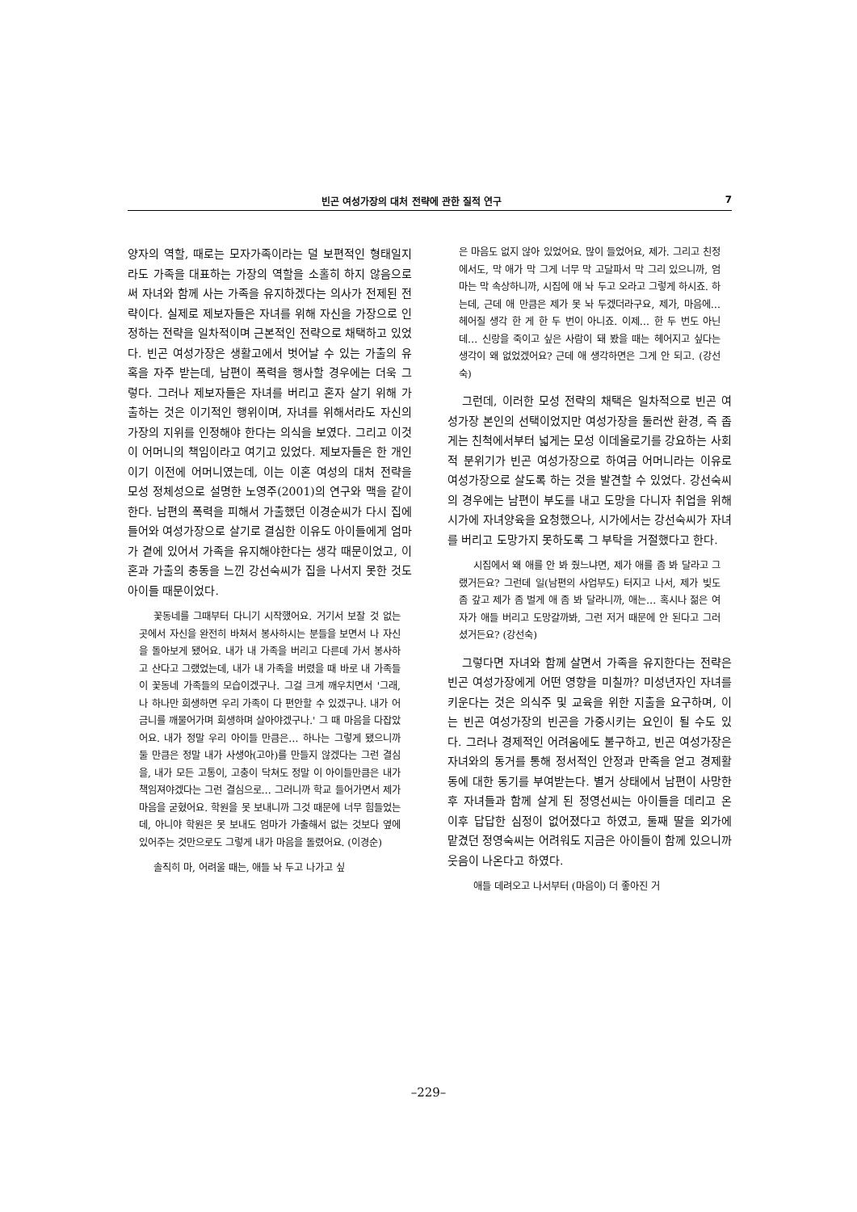빈곤 여성가장의 대처 전략에 관한 질적 연구 7
양자의 역할, 때로는 모자가족이라는 덜 보편적인 형태일지라도 가족을 대표하는 가장의 역할을 소홀히 하지 않음으로써 자녀와 함께 사는 가족을 유지하겠다는 의사가 전제된 전략이다. 실제로 제보자들은 자녀를 위해 자신을 가장으로 인정하는 전략을 일차적이며 근본적인 전략으로 채택하고 있었다. 빈곤 여성가장은 생활고에서 벗어날 수 있는 가출의 유혹을 자주 받는데, 남편이 폭력을 행사할 경우에는 더욱 그렇다. 그러나 제보자들은 자녀를 버리고 혼자 살기 위해 가출하는 것은 이기적인 행위이며, 자녀를 위해서라도 자신의 가장의 지위를 인정해야 한다는 의식을 보였다. 그리고 이것이 어머니의 책임이라고 여기고 있었다. 제보자들은 한 개인이기 이전에 어머니였는데, 이는 이혼 여성의 대처 전략을 모성 정체성으로 설명한 노영주(2001)의 연구와 맥을 같이 한다. 남편의 폭력을 피해서 가출했던 이경순씨가 다시 집에 들어와 여성가장으로 살기로 결심한 이유도 아이들에게 엄마가 곁에 있어서 가족을 유지해야한다는 생각 때문이었고, 이혼과 가출의 충동을 느낀 강선숙씨가 집을 나서지 못한 것도 아이들 때문이었다.
꽃동네를 그때부터 다니기 시작했어요. 거기서 보잘 것 없는 곳에서 자신을 완전히 바쳐서 봉사하시는 분들을 보면서 나 자신을 돌아보게 됐어요. 내가 내 가족을 버리고 다른데 가서 봉사하고 산다고 그랬었는데, 내가 내 가족을 버렸을 때 바로 내 가족들이 꽃동네 가족들의 모습이겠구나. 그걸 크게 깨우치면서 '그래, 나 하나만 희생하면 우리 가족이 다 편안할 수 있겠구나. 내가 어금니를 깨물어가며 희생하며 살아야겠구나.' 그 때 마음을 다잡았어요. 내가 정말 우리 아이들 만큼은… 하나는 그렇게 됐으니까 둘 만큼은 정말 내가 사생아(고아)를 만들지 않겠다는 그런 결심을, 내가 모든 고통이, 고충이 닥쳐도 정말 이 아이들만큼은 내가 책임져야겠다는 그런 결심으로… 그러니까 학교 들어가면서 제가 마음을 굳혔어요. 학원을 못 보내니까 그것 때문에 너무 힘들었는데, 아니야 학원은 못 보내도 엄마가 가출해서 없는 것보다 옆에 있어주는 것만으로도 그렇게 내가 마음을 돌렸어요. (이경순)
솔직히 마, 어려울 때는, 애들 놔 두고 나가고 싶
은 마음도 없지 않아 있었어요. 많이 들었어요, 제가. 그리고 친정에서도, 막 애가 막 그게 너무 막 고달파서 막 그리 있으니까, 엄마는 막 속상하니까, 시집에 애 놔 두고 오라고 그렇게 하시죠. 하는데, 근데 애 만큼은 제가 못 놔 두겠더라구요, 제가, 마음에… 헤어질 생각 한 게 한 두 번이 아니죠. 이제… 한 두 번도 아닌데… 신랑을 죽이고 싶은 사람이 돼 봤을 때는 헤어지고 싶다는 생각이 왜 없었겠어요? 근데 애 생각하면은 그게 안 되고. (강선숙)
그런데, 이러한 모성 전략의 채택은 일차적으로 빈곤 여성가장 본인의 선택이었지만 여성가장을 둘러싼 환경, 즉 좁게는 친척에서부터 넓게는 모성 이데올로기를 강요하는 사회적 분위기가 빈곤 여성가장으로 하여금 어머니라는 이유로 여성가장으로 살도록 하는 것을 발견할 수 있었다. 강선숙씨의 경우에는 남편이 부도를 내고 도망을 다니자 취업을 위해 시가에 자녀양육을 요청했으나, 시가에서는 강선숙씨가 자녀를 버리고 도망가지 못하도록 그 부탁을 거절했다고 한다.
시집에서 왜 애를 안 봐 줬느냐면, 제가 애를 좀 봐 달라고 그랬거든요? 그런데 일(남편의 사업부도) 터지고 나서, 제가 빚도 좀 갚고 제가 좀 벌게 애 좀 봐 달라니까, 애는… 혹시나 젊은 여자가 애들 버리고 도망갈까봐, 그런 저거 때문에 안 된다고 그러셨거든요? (강선숙)
그렇다면 자녀와 함께 살면서 가족을 유지한다는 전략은 빈곤 여성가장에게 어떤 영향을 미칠까? 미성년자인 자녀를 키운다는 것은 의식주 및 교육을 위한 지출을 요구하며, 이는 빈곤 여성가장의 빈곤을 가중시키는 요인이 될 수도 있다. 그러나 경제적인 어려움에도 불구하고, 빈곤 여성가장은 자녀와의 동거를 통해 정서적인 안정과 만족을 얻고 경제활동에 대한 동기를 부여받는다. 별거 상태에서 남편이 사망한 후 자녀들과 함께 살게 된 정영선씨는 아이들을 데리고 온 이후 답답한 심정이 없어졌다고 하였고, 둘째 딸을 외가에 맡겼던 정영숙씨는 어려워도 지금은 아이들이 함께 있으니까 웃음이 나온다고 하였다.
애들 데려오고 나서부터 (마음이) 더 좋아진 거
–229–